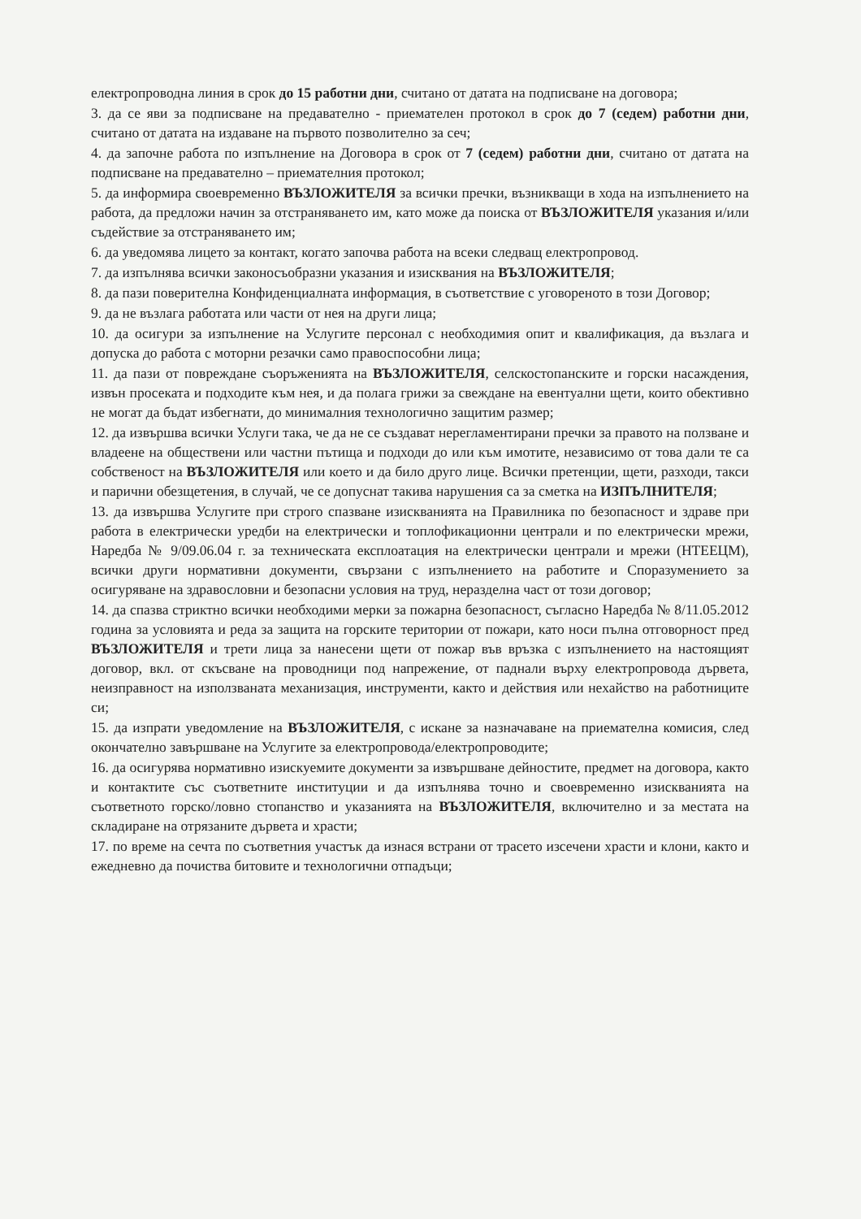електропроводна линия в срок до 15 работни дни, считано от датата на подписване на договора;
3. да се яви за подписване на предавателно - приемателен протокол в срок до 7 (седем) работни дни, считано от датата на издаване на първото позволително за сеч;
4. да започне работа по изпълнение на Договора в срок от 7 (седем) работни дни, считано от датата на подписване на предавателно – приемателния протокол;
5. да информира своевременно ВЪЗЛОЖИТЕЛЯ за всички пречки, възникващи в хода на изпълнението на работа, да предложи начин за отстраняването им, като може да поиска от ВЪЗЛОЖИТЕЛЯ указания и/или съдействие за отстраняването им;
6. да уведомява лицето за контакт, когато започва работа на всеки следващ електропровод.
7. да изпълнява всички законосъобразни указания и изисквания на ВЪЗЛОЖИТЕЛЯ;
8. да пази поверителна Конфиденциалната информация, в съответствие с уговореното в този Договор;
9. да не възлага работата или части от нея на други лица;
10. да осигури за изпълнение на Услугите персонал с необходимия опит и квалификация, да възлага и допуска до работа с моторни резачки само правоспособни лица;
11. да пази от повреждане съоръженията на ВЪЗЛОЖИТЕЛЯ, селскостопанските и горски насаждения, извън просеката и подходите към нея, и да полага грижи за свеждане на евентуални щети, които обективно не могат да бъдат избегнати, до минималния технологично защитим размер;
12. да извършва всички Услуги така, че да не се създават нерегламентирани пречки за правото на ползване и владеене на обществени или частни пътища и подходи до или към имотите, независимо от това дали те са собственост на ВЪЗЛОЖИТЕЛЯ или което и да било друго лице. Всички претенции, щети, разходи, такси и парични обезщетения, в случай, че се допуснат такива нарушения са за сметка на ИЗПЪЛНИТЕЛЯ;
13. да извършва Услугите при строго спазване изискванията на Правилника по безопасност и здраве при работа в електрически уредби на електрически и топлофикационни централи и по електрически мрежи, Наредба № 9/09.06.04 г. за техническата експлоатация на електрически централи и мрежи (НТЕЕЦМ), всички други нормативни документи, свързани с изпълнението на работите и Споразумението за осигуряване на здравословни и безопасни условия на труд, неразделна част от този договор;
14. да спазва стриктно всички необходими мерки за пожарна безопасност, съгласно Наредба № 8/11.05.2012 година за условията и реда за защита на горските територии от пожари, като носи пълна отговорност пред ВЪЗЛОЖИТЕЛЯ и трети лица за нанесени щети от пожар във връзка с изпълнението на настоящият договор, вкл. от скъсване на проводници под напрежение, от паднали върху електропровода дървета, неизправност на използваната механизация, инструменти, както и действия или нехайство на работниците си;
15. да изпрати уведомление на ВЪЗЛОЖИТЕЛЯ, с искане за назначаване на приемателна комисия, след окончателно завършване на Услугите за електропровода/електропроводите;
16. да осигурява нормативно изискуемите документи за извършване дейностите, предмет на договора, както и контактите със съответните институции и да изпълнява точно и своевременно изискванията на съответното горско/ловно стопанство и указанията на ВЪЗЛОЖИТЕЛЯ, включително и за местата на складиране на отрязаните дървета и храсти;
17. по време на сечта по съответния участък да изнася встрани от трасето изсечени храсти и клони, както и ежедневно да почиства битовите и технологични отпадъци;